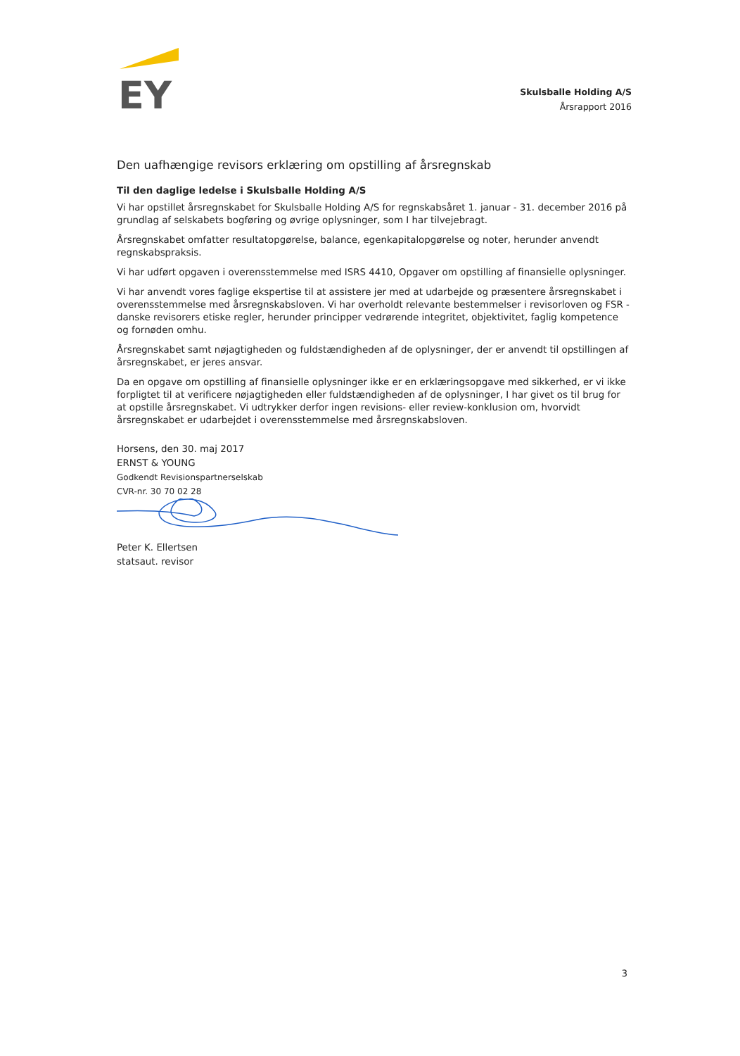EY
Skulsballe Holding A/S
Årsrapport 2016
Den uafhængige revisors erklæring om opstilling af årsregnskab
Til den daglige ledelse i Skulsballe Holding A/S
Vi har opstillet årsregnskabet for Skulsballe Holding A/S for regnskabsåret 1. januar - 31. december 2016 på grundlag af selskabets bogføring og øvrige oplysninger, som I har tilvejebragt.
Årsregnskabet omfatter resultatopgørelse, balance, egenkapitalopgørelse og noter, herunder anvendt regnskabspraksis.
Vi har udført opgaven i overensstemmelse med ISRS 4410, Opgaver om opstilling af finansielle oplysninger.
Vi har anvendt vores faglige ekspertise til at assistere jer med at udarbejde og præsentere årsregnskabet i overensstemmelse med årsregnskabsloven. Vi har overholdt relevante bestemmelser i revisorloven og FSR - danske revisorers etiske regler, herunder principper vedrørende integritet, objektivitet, faglig kompetence og fornøden omhu.
Årsregnskabet samt nøjagtigheden og fuldstændigheden af de oplysninger, der er anvendt til opstillingen af årsregnskabet, er jeres ansvar.
Da en opgave om opstilling af finansielle oplysninger ikke er en erklæringsopgave med sikkerhed, er vi ikke forpligtet til at verificere nøjagtigheden eller fuldstændigheden af de oplysninger, I har givet os til brug for at opstille årsregnskabet. Vi udtrykker derfor ingen revisions- eller review-konklusion om, hvorvidt årsregnskabet er udarbejdet i overensstemmelse med årsregnskabsloven.
Horsens, den 30. maj 2017
ERNST & YOUNG
Godkendt Revisionspartnerselskab
CVR-nr. 30 70 02 28
Peter K. Ellertsen
statsaut. revisor
3